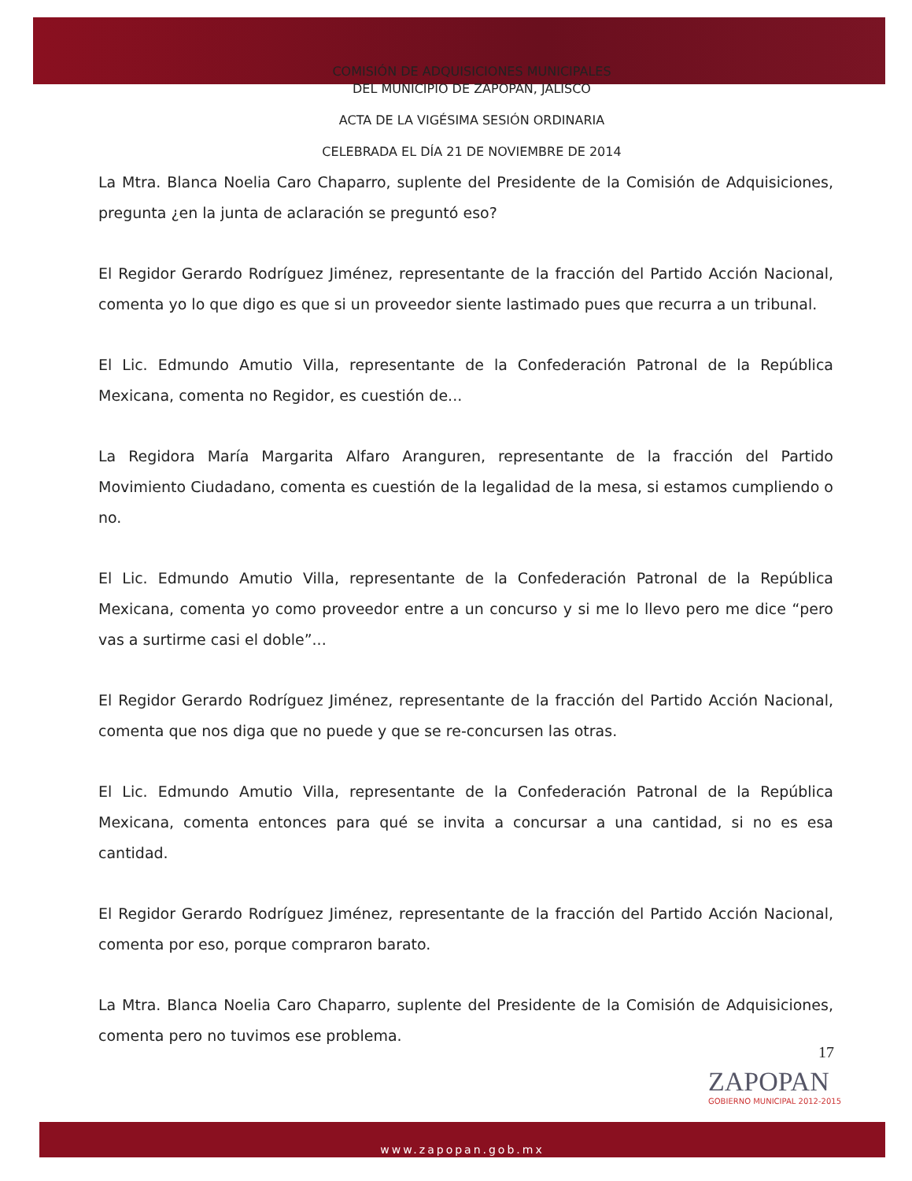COMISIÓN DE ADQUISICIONES MUNICIPALES
DEL MUNICIPIO DE ZAPOPAN, JALISCO
ACTA DE LA VIGÉSIMA SESIÓN ORDINARIA
CELEBRADA EL DÍA 21 DE NOVIEMBRE DE 2014
La Mtra. Blanca Noelia Caro Chaparro, suplente del Presidente de la Comisión de Adquisiciones, pregunta ¿en la junta de aclaración se preguntó eso?
El Regidor Gerardo Rodríguez Jiménez, representante de la fracción del Partido Acción Nacional, comenta yo lo que digo es que si un proveedor siente lastimado pues que recurra a un tribunal.
El Lic. Edmundo Amutio Villa, representante de la Confederación Patronal de la República Mexicana, comenta no Regidor, es cuestión de...
La Regidora María Margarita Alfaro Aranguren, representante de la fracción del Partido Movimiento Ciudadano, comenta es cuestión de la legalidad de la mesa, si estamos cumpliendo o no.
El Lic. Edmundo Amutio Villa, representante de la Confederación Patronal de la República Mexicana, comenta yo como proveedor entre a un concurso y si me lo llevo pero me dice “pero vas a surtirme casi el doble”...
El Regidor Gerardo Rodríguez Jiménez, representante de la fracción del Partido Acción Nacional, comenta que nos diga que no puede y que se re-concursen las otras.
El Lic. Edmundo Amutio Villa, representante de la Confederación Patronal de la República Mexicana, comenta entonces para qué se invita a concursar a una cantidad, si no es esa cantidad.
El Regidor Gerardo Rodríguez Jiménez, representante de la fracción del Partido Acción Nacional, comenta por eso, porque compraron barato.
La Mtra. Blanca Noelia Caro Chaparro, suplente del Presidente de la Comisión de Adquisiciones, comenta pero no tuvimos ese problema.
17
ZAPOPAN
GOBIERNO MUNICIPAL 2012-2015
www.zapopan.gob.mx